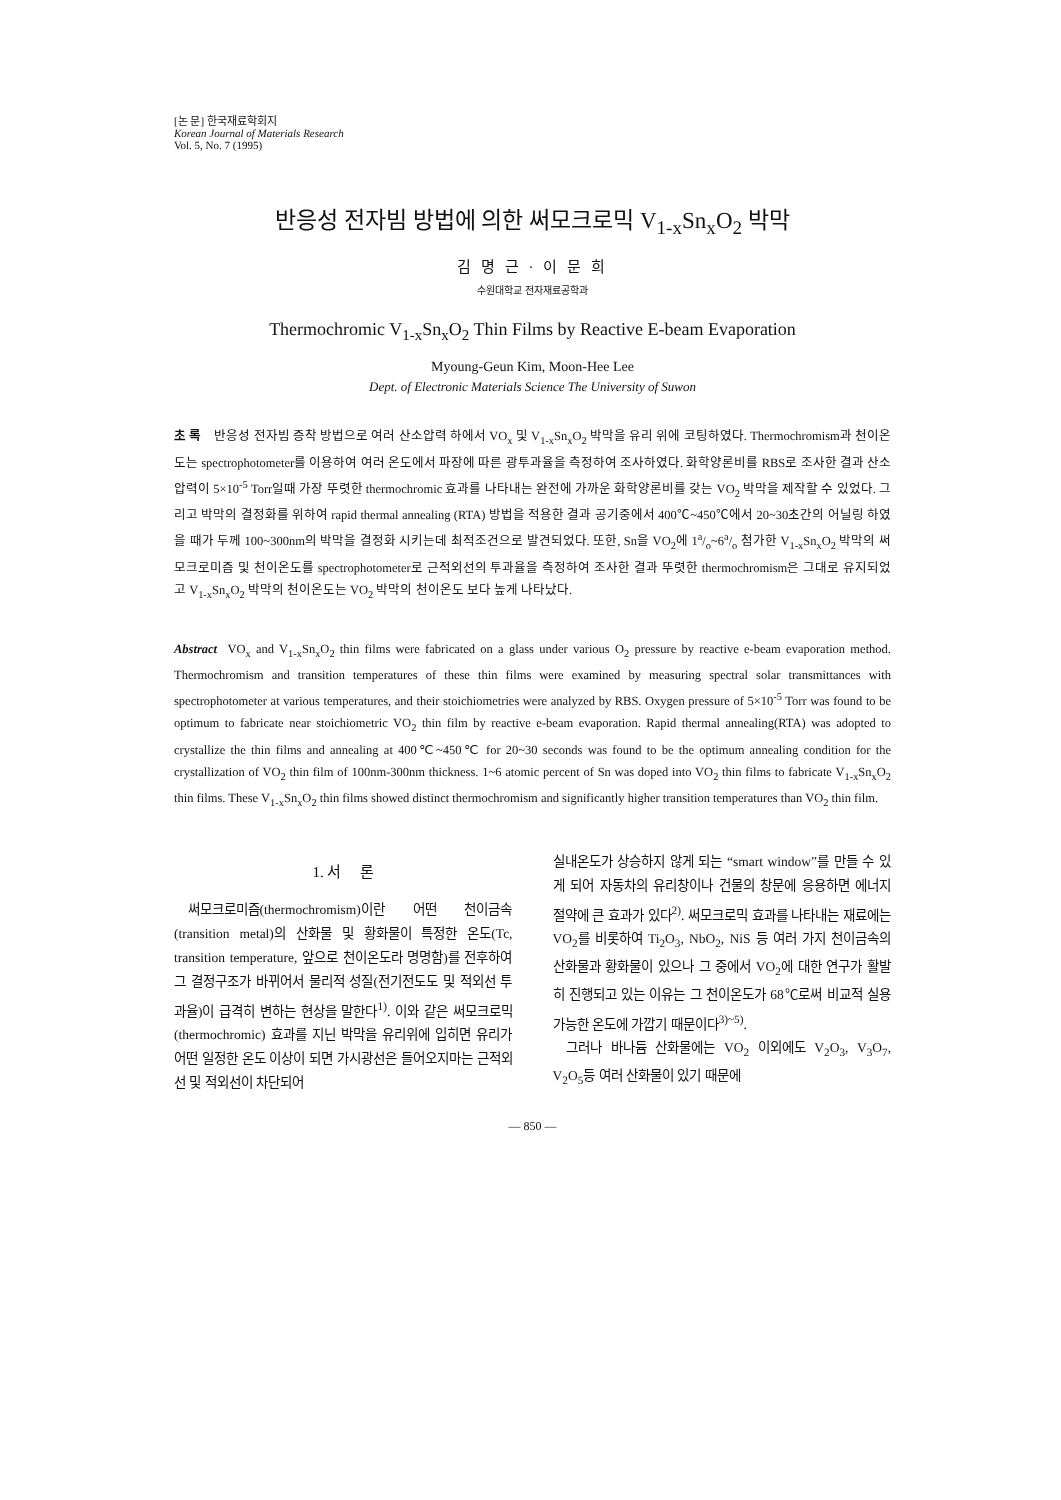[논 문] 한국재료학회지
Korean Journal of Materials Research
Vol. 5, No. 7 (1995)
반응성 전자빔 방법에 의한 써모크로믹 V<sub>1-x</sub>Sn<sub>x</sub>O<sub>2</sub> 박막
김 명 근 · 이 문 희
수원대학교 전자재료공학과
Thermochromic V<sub>1-x</sub>Sn<sub>x</sub>O<sub>2</sub> Thin Films by Reactive E-beam Evaporation
Myoung-Geun Kim, Moon-Hee Lee
Dept. of Electronic Materials Science The University of Suwon
초 록 반응성 전자빔 증착 방법으로 여러 산소압력 하에서 VO<sub>x</sub> 및 V<sub>1-x</sub>Sn<sub>x</sub>O<sub>2</sub> 박막을 유리 위에 코팅하였다. Thermochromism과 천이온도는 spectrophotometer를 이용하여 여러 온도에서 파장에 따른 광투과율을 측정하여 조사하였다. 화학양론비를 RBS로 조사한 결과 산소 압력이 5×10<sup>-5</sup> Torr일때 가장 뚜렷한 thermochromic 효과를 나타내는 완전에 가까운 화학양론비를 갖는 VO<sub>2</sub> 박막을 제작할 수 있었다. 그리고 박막의 결정화를 위하여 rapid thermal annealing (RTA) 방법을 적용한 결과 공기중에서 400℃~450℃에서 20~30초간의 어닐링 하였을 때가 두께 100~300nm의 박막을 결정화 시키는데 최적조건으로 발견되었다. 또한, Sn을 VO<sub>2</sub>에 1a/o~6a/o 첨가한 V<sub>1-x</sub>Sn<sub>x</sub>O<sub>2</sub> 박막의 써모크로미즘 및 천이온도를 spectrophotometer로 근적외선의 투과율을 측정하여 조사한 결과 뚜렷한 thermochromism은 그대로 유지되었고 V<sub>1-x</sub>Sn<sub>x</sub>O<sub>2</sub> 박막의 천이온도는 VO<sub>2</sub> 박막의 천이온도 보다 높게 나타났다.
Abstract VO<sub>x</sub> and V<sub>1-x</sub>Sn<sub>x</sub>O<sub>2</sub> thin films were fabricated on a glass under various O<sub>2</sub> pressure by reactive e-beam evaporation method. Thermochromism and transition temperatures of these thin films were examined by measuring spectral solar transmittances with spectrophotometer at various temperatures, and their stoichiometries were analyzed by RBS. Oxygen pressure of 5×10<sup>-5</sup> Torr was found to be optimum to fabricate near stoichiometric VO<sub>2</sub> thin film by reactive e-beam evaporation. Rapid thermal annealing(RTA) was adopted to crystallize the thin films and annealing at 400℃~450℃ for 20~30 seconds was found to be the optimum annealing condition for the crystallization of VO<sub>2</sub> thin film of 100nm-300nm thickness. 1~6 atomic percent of Sn was doped into VO<sub>2</sub> thin films to fabricate V<sub>1-x</sub>Sn<sub>x</sub>O<sub>2</sub> thin films. These V<sub>1-x</sub>Sn<sub>x</sub>O<sub>2</sub> thin films showed distinct thermochromism and significantly higher transition temperatures than VO<sub>2</sub> thin film.
1. 서 론
써모크로미즘(thermochromism)이란 어떤 천이금속(transition metal)의 산화물 및 황화물이 특정한 온도(Tc, transition temperature, 앞으로 천이온도라 명명함)를 전후하여 그 결정구조가 바뀌어서 물리적 성질(전기전도도 및 적외선 투과율)이 급격히 변하는 현상을 말한다<sup>1)</sup>. 이와 같은 써모크로믹(thermochromic) 효과를 지닌 박막을 유리위에 입히면 유리가 어떤 일정한 온도 이상이 되면 가시광선은 들어오지마는 근적외선 및 적외선이 차단되어
실내온도가 상승하지 않게 되는 “smart window”를 만들 수 있게 되어 자동차의 유리창이나 건물의 창문에 응용하면 에너지 절약에 큰 효과가 있다<sup>2)</sup>. 써모크로믹 효과를 나타내는 재료에는 VO<sub>2</sub>를 비롯하여 Ti<sub>2</sub>O<sub>3</sub>, NbO<sub>2</sub>, NiS 등 여러 가지 천이금속의 산화물과 황화물이 있으나 그 중에서 VO<sub>2</sub>에 대한 연구가 활발히 진행되고 있는 이유는 그 천이온도가 68℃로써 비교적 실용가능한 온도에 가깝기 때문이다<sup>3)~5)</sup>.
그러나 바나듐 산화물에는 VO<sub>2</sub> 이외에도 V<sub>2</sub>O<sub>3</sub>, V<sub>3</sub>O<sub>7</sub>, V<sub>2</sub>O<sub>5</sub>등 여러 산화물이 있기 때문에
— 850 —